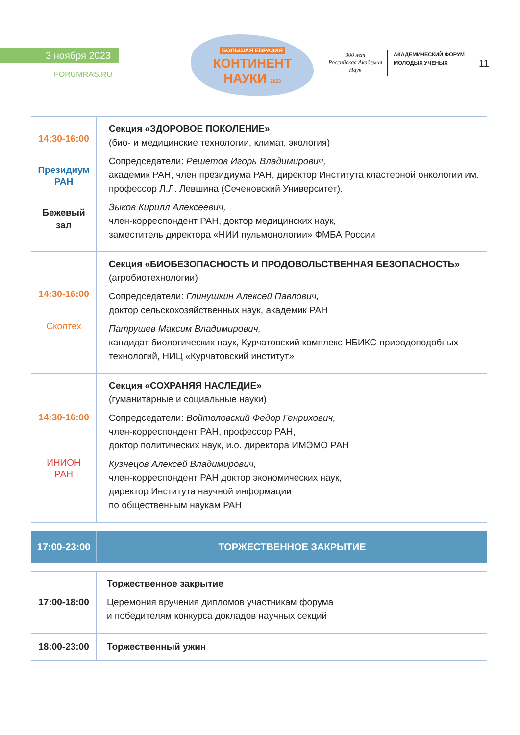3 ноября 2023
FORUMRAS.RU
БОЛЬШАЯ ЕВРАЗИЯ
КОНТИНЕНТ
НАУКИ 2023
300 лет
Российская Академия Наук
АКАДЕМИЧЕСКИЙ ФОРУМ
МОЛОДЫХ УЧЕНЫХ
11
| 14:30-16:00 Президиум РАН Бежевый зал | Секция «ЗДОРОВОЕ ПОКОЛЕНИЕ» (био- и медицинские технологии, климат, экология) Сопредседатели: Решетов Игорь Владимирович, академик РАН, член президиума РАН, директор Института кластерной онкологии им. профессор Л.Л. Левшина (Сеченовский Университет). Зыков Кирилл Алексеевич, член-корреспондент РАН, доктор медицинских наук, заместитель директора «НИИ пульмонологии» ФМБА России |
| 14:30-16:00 Сколтех | Секция «БИОБЕЗОПАСНОСТЬ И ПРОДОВОЛЬСТВЕННАЯ БЕЗОПАСНОСТЬ» (агробиотехнологии) Сопредседатели: Глинушкин Алексей Павлович, доктор сельскохозяйственных наук, академик РАН Патрушев Максим Владимирович, кандидат биологических наук, Курчатовский комплекс НБИКС-природоподобных технологий, НИЦ «Курчатовский институт» |
| 14:30-16:00 ИНИОН РАН | Секция «СОХРАНЯЯ НАСЛЕДИЕ» (гуманитарные и социальные науки) Сопредседатели: Войтоловский Федор Генрихович, член-корреспондент РАН, профессор РАН, доктор политических наук, и.о. директора ИМЭМО РАН Кузнецов Алексей Владимирович, член-корреспондент РАН доктор экономических наук, директор Института научной информации по общественным наукам РАН |
| 17:00-23:00 | ТОРЖЕСТВЕННОЕ ЗАКРЫТИЕ |
| 17:00-18:00 | Торжественное закрытие Церемония вручения дипломов участникам форума и победителям конкурса докладов научных секций |
| 18:00-23:00 | Торжественный ужин |